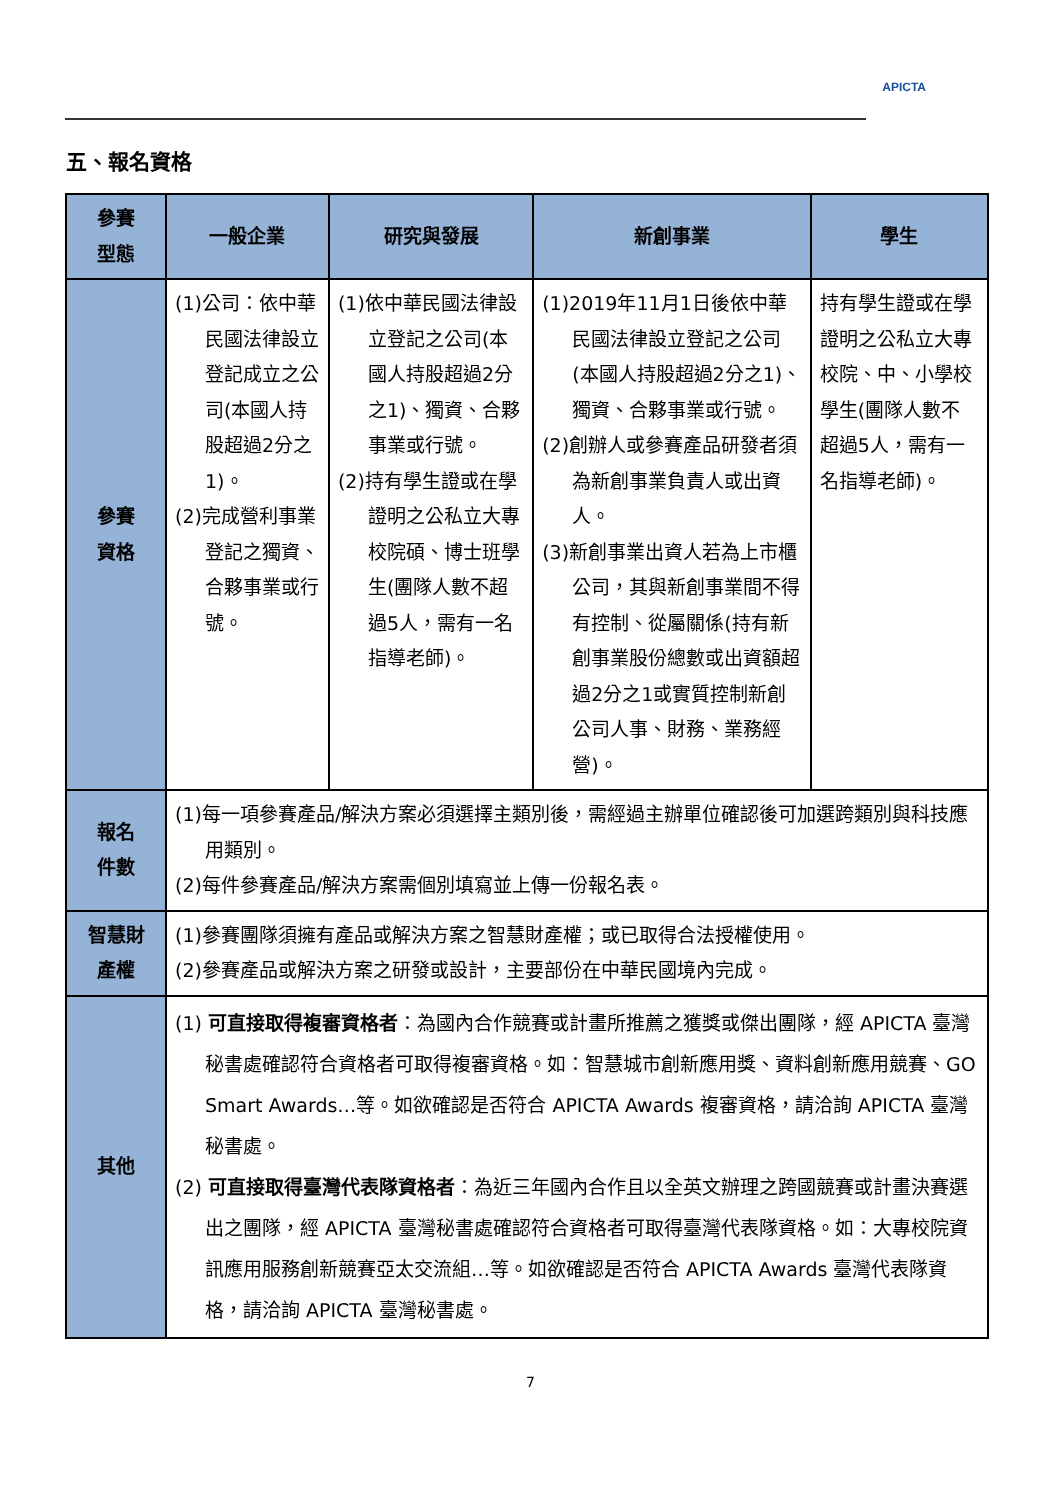APICTA
五、報名資格
| 參賽 型態 | 一般企業 | 研究與發展 | 新創事業 | 學生 |
| --- | --- | --- | --- | --- |
| 參賽 資格 | (1)公司：依中華民國法律設立登記成立之公司(本國人持股超過2分之1)。 (2)完成營利事業登記之獨資、合夥事業或行號。 | (1)依中華民國法律設立登記之公司(本國人持股超過2分之1)、獨資、合夥事業或行號。 (2)持有學生證或在學證明之公私立大專校院碩、博士班學生(團隊人數不超過5人，需有一名指導老師)。 | (1)2019年11月1日後依中華民國法律設立登記之公司(本國人持股超過2分之1)、獨資、合夥事業或行號。 (2)創辦人或參賽產品研發者須為新創事業負責人或出資人。 (3)新創事業出資人若為上市櫃公司，其與新創事業間不得有控制、從屬關係(持有新創事業股份總數或出資額超過2分之1或實質控制新創公司人事、財務、業務經營)。 | 持有學生證或在學證明之公私立大專校院、中、小學校學生(團隊人數不超過5人，需有一名指導老師)。 |
| 報名 件數 | (1)每一項參賽產品/解決方案必須選擇主類別後，需經過主辦單位確認後可加選跨類別與科技應用類別。 (2)每件參賽產品/解決方案需個別填寫並上傳一份報名表。 | | | |
| 智慧財 產權 | (1)參賽團隊須擁有產品或解決方案之智慧財產權；或已取得合法授權使用。 (2)參賽產品或解決方案之研發或設計，主要部份在中華民國境內完成。 | | | |
| 其他 | (1) 可直接取得複審資格者 ：為國內合作競賽或計畫所推薦之獲獎或傑出團隊，經 APICTA 臺灣秘書處確認符合資格者可取得複審資格。如：智慧城市創新應用獎、資料創新應用競賽、GO Smart Awards…等。如欲確認是否符合 APICTA Awards 複審資格，請洽詢 APICTA 臺灣秘書處。 (2) 可直接取得臺灣代表隊資格者 ：為近三年國內合作且以全英文辦理之跨國競賽或計畫決賽選出之團隊，經 APICTA 臺灣秘書處確認符合資格者可取得臺灣代表隊資格。如：大專校院資訊應用服務創新競賽亞太交流組…等。如欲確認是否符合 APICTA Awards 臺灣代表隊資格，請洽詢 APICTA 臺灣秘書處。 | | | |
7